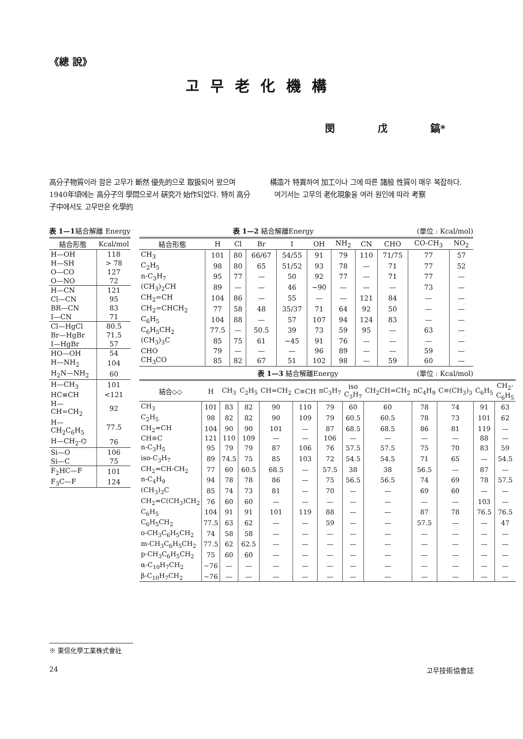《總 說》
고무老化機構
閔 戊 鎬*
高分子物質이라 함은 고무가 斷然 優先的으로 取扱되어 왔으며 1940年頃에는 高分子의 學問으로서 硏究가 始作되었다. 特히 高分子中에서도 고무만은 化學的
構造가 特異하여 加工이나 그에 따른 諸般 性質이 매우 복잡하다.
여기서는 고무의 老化現象을 여러 원인에 따라 考察
表 1—1 結合解離 Energy
| 結合形態 | Kcal/mol |
| --- | --- |
| H—OH | 118 |
| H—SH | > 78 |
| O—CO | 127 |
| O—NO | 72 |
| H—CN | 121 |
| Cl—CN | 95 |
| BR—CN | 83 |
| I—CN | 71 |
| Cl—HgCl | 80.5 |
| Br—HgBr | 71.5 |
| I—HgBr | 57 |
| HO—OH | 54 |
| H—NH<sub>2</sub> | 104 |
| H<sub>2</sub>N—NH<sub>2</sub> | 60 |
| H—CH<sub>3</sub> | 101 |
| HC≡CH | <121 |
| H—CH=CH<sub>2</sub> | 92 |
| H—CH<sub>2</sub>C<sub>6</sub>H<sub>5</sub> | 77.5 |
| H—CH<sub>2</sub>-⌬ | 76 |
| Si—O | 106 |
| Si—C | 75 |
| F<sub>2</sub>HC—F | 101 |
| F<sub>3</sub>C—F | 124 |
表 1—2 結合解離Energy (單位 : Kcal/mol)
| 結合形態 | H | Cl | Br | I | OH | NH<sub>2</sub> | CN | CHO | CO-CH<sub>3</sub> | NO<sub>2</sub> |
| --- | --- | --- | --- | --- | --- | --- | --- | --- | --- | --- |
| CH<sub>3</sub> | 101 | 80 | 66/67 | 54/55 | 91 | 79 | 110 | 71/75 | 77 | 57 |
| C<sub>2</sub>H<sub>5</sub> | 98 | 80 | 65 | 51/52 | 93 | 78 | — | 71 | 77 | 52 |
| n-C<sub>3</sub>H<sub>7</sub> | 95 | 77 | — | 50 | 92 | 77 | — | 71 | 77 | — |
| (CH<sub>3</sub>)<sub>2</sub>CH | 89 | — | — | 46 | ~90 | — | — | — | 73 | — |
| CH<sub>2</sub>=CH | 104 | 86 | — | 55 | — | — | 121 | 84 | — | — |
| CH<sub>2</sub>=CHCH<sub>2</sub> | 77 | 58 | 48 | 35/37 | 71 | 64 | 92 | 50 | — | — |
| C<sub>6</sub>H<sub>5</sub> | 104 | 88 | — | 57 | 107 | 94 | 124 | 83 | — | — |
| C<sub>6</sub>H<sub>5</sub>CH<sub>2</sub> | 77.5 | — | 50.5 | 39 | 73 | 59 | 95 | — | 63 | — |
| (CH<sub>3</sub>)<sub>3</sub>C | 85 | 75 | 61 | ~45 | 91 | 76 | — | — | — | — |
| CHO | 79 | — | — | — | 96 | 89 | — | — | 59 | — |
| CH<sub>3</sub>CO | 85 | 82 | 67 | 51 | 102 | 98 | — | 59 | 60 | — |
表 1—3 結合解離Energy (單位 : Kcal/mol)
| 結合◇◇ | H | CH<sub>3</sub> | C<sub>2</sub>H<sub>5</sub> | CH=CH<sub>2</sub> | C≡CH | nC<sub>3</sub>H<sub>7</sub> | iso C<sub>3</sub>H<sub>7</sub> | CH<sub>2</sub>CH=CH<sub>2</sub> | nC<sub>4</sub>H<sub>9</sub> | C≡(CH<sub>3</sub>)<sub>3</sub> | C<sub>6</sub>H<sub>5</sub> | CH<sub>2</sub>-C<sub>6</sub>H<sub>5</sub> |
| --- | --- | --- | --- | --- | --- | --- | --- | --- | --- | --- | --- | --- |
| CH<sub>3</sub> | 101 | 83 | 82 | 90 | 110 | 79 | 60 | 60 | 78 | 74 | 91 | 63 |
| C<sub>2</sub>H<sub>5</sub> | 98 | 82 | 82 | 90 | 109 | 79 | 60.5 | 60.5 | 78 | 73 | 101 | 62 |
| CH<sub>2</sub>=CH | 104 | 90 | 90 | 101 | — | 87 | 68.5 | 68.5 | 86 | 81 | 119 | — |
| CH≡C | 121 | 110 | 109 | — | — | 106 | — | — | — | — | 88 | — |
| n-C<sub>3</sub>H<sub>5</sub> | 95 | 79 | 79 | 87 | 106 | 76 | 57.5 | 57.5 | 75 | 70 | 83 | 59 |
| iso-C<sub>3</sub>H<sub>7</sub> | 89 | 74.5 | 75 | 85 | 103 | 72 | 54.5 | 54.5 | 71 | 65 | — | 54.5 |
| CH<sub>2</sub>=CH-CH<sub>2</sub> | 77 | 60 | 60.5 | 68.5 | — | 57.5 | 38 | 38 | 56.5 | — | 87 | — |
| n-C<sub>4</sub>H<sub>9</sub> | 94 | 78 | 78 | 86 | — | 75 | 56.5 | 56.5 | 74 | 69 | 78 | 57.5 |
| (CH<sub>3</sub>)<sub>3</sub>C | 85 | 74 | 73 | 81 | — | 70 | — | — | 69 | 60 | — | — |
| CH<sub>2</sub>=C(CH<sub>3</sub>)CH<sub>2</sub> | 76 | 60 | 60 | — | — | — | — | — | — | — | 103 | — |
| C<sub>6</sub>H<sub>5</sub> | 104 | 91 | 91 | 101 | 119 | 88 | — | — | 87 | 78 | 76.5 | 76.5 |
| C<sub>6</sub>H<sub>5</sub>CH<sub>2</sub> | 77.5 | 63 | 62 | — | — | 59 | — | — | 57.5 | — | — | 47 |
| o-CH<sub>3</sub>C<sub>6</sub>H<sub>5</sub>CH<sub>2</sub> | 74 | 58 | 58 | — | — | — | — | — | — | — | — | — |
| m-CH<sub>3</sub>C<sub>6</sub>H<sub>5</sub>CH<sub>2</sub> | 77.5 | 62 | 62.5 | — | — | — | — | — | — | — | — | — |
| p-CH<sub>3</sub>C<sub>6</sub>H<sub>5</sub>CH<sub>2</sub> | 75 | 60 | 60 | — | — | — | — | — | — | — | — | — |
| α-C<sub>10</sub>H<sub>7</sub>CH<sub>2</sub> | ~76 | — | — | — | — | — | — | — | — | — | — | — |
| β-C<sub>10</sub>H<sub>7</sub>CH<sub>2</sub> | ~76 | — | — | — | — | — | — | — | — | — | — | — |
※ 東信化學工業株式會社
24 고무技術協會誌